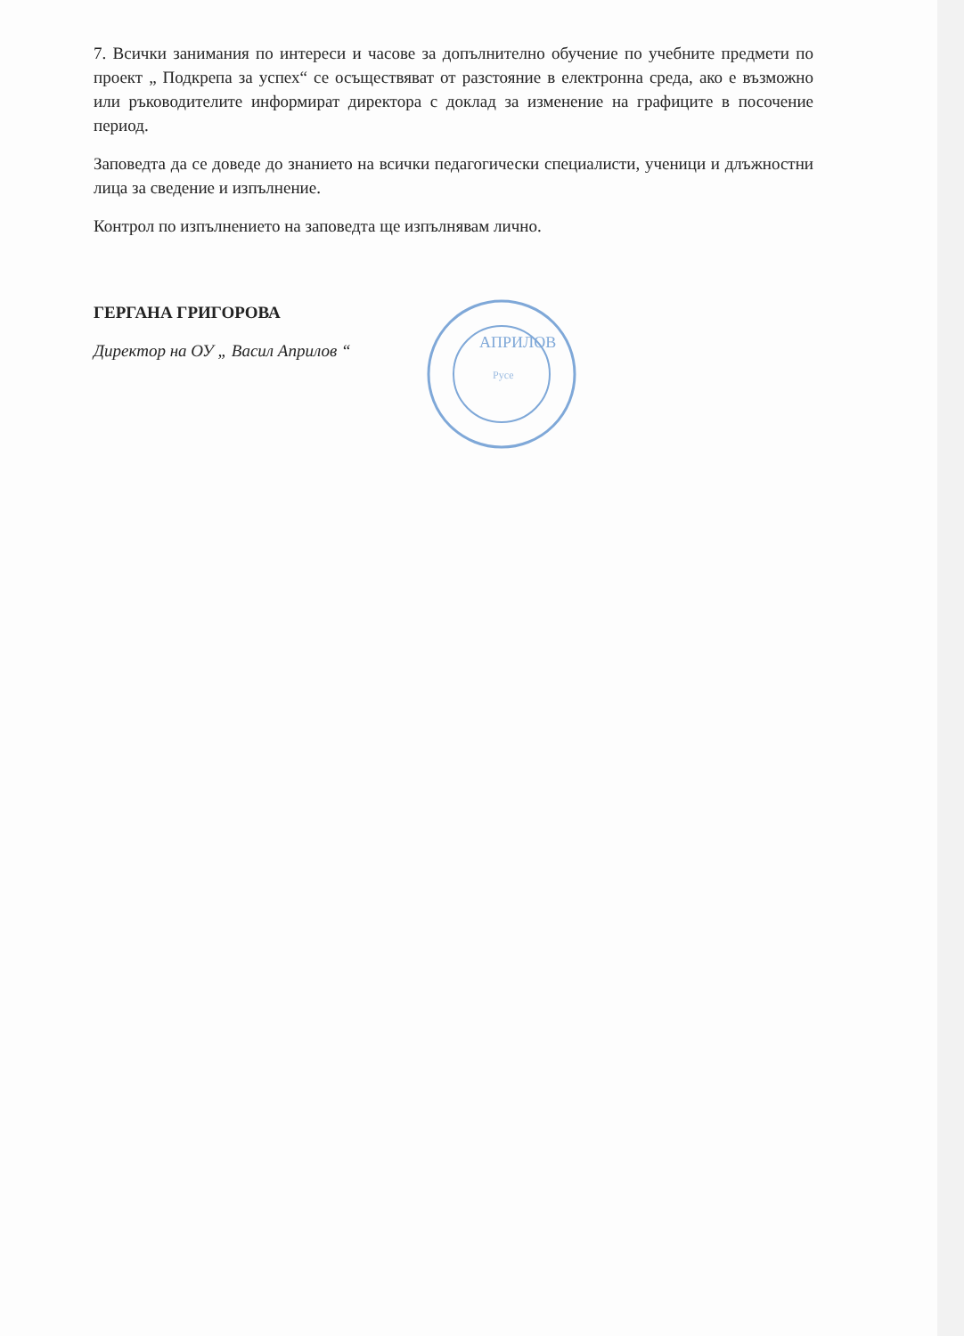7. Всички занимания по интереси и часове за допълнително обучение по учебните предмети по проект „ Подкрепа за успех“ се осъществяват от разстояние в електронна среда, ако е възможно или ръководителите информират директора с доклад за изменение на графиците в посочение период.
Заповедта да се доведе до знанието на всички педагогически специалисти, ученици и длъжностни лица за сведение и изпълнение.
Контрол по изпълнението на заповедта ще изпълнявам лично.
ГЕРГАНА ГРИГОРОВА
Директор на ОУ „ Васил Априлов “
АПРИЛОВ
Русе